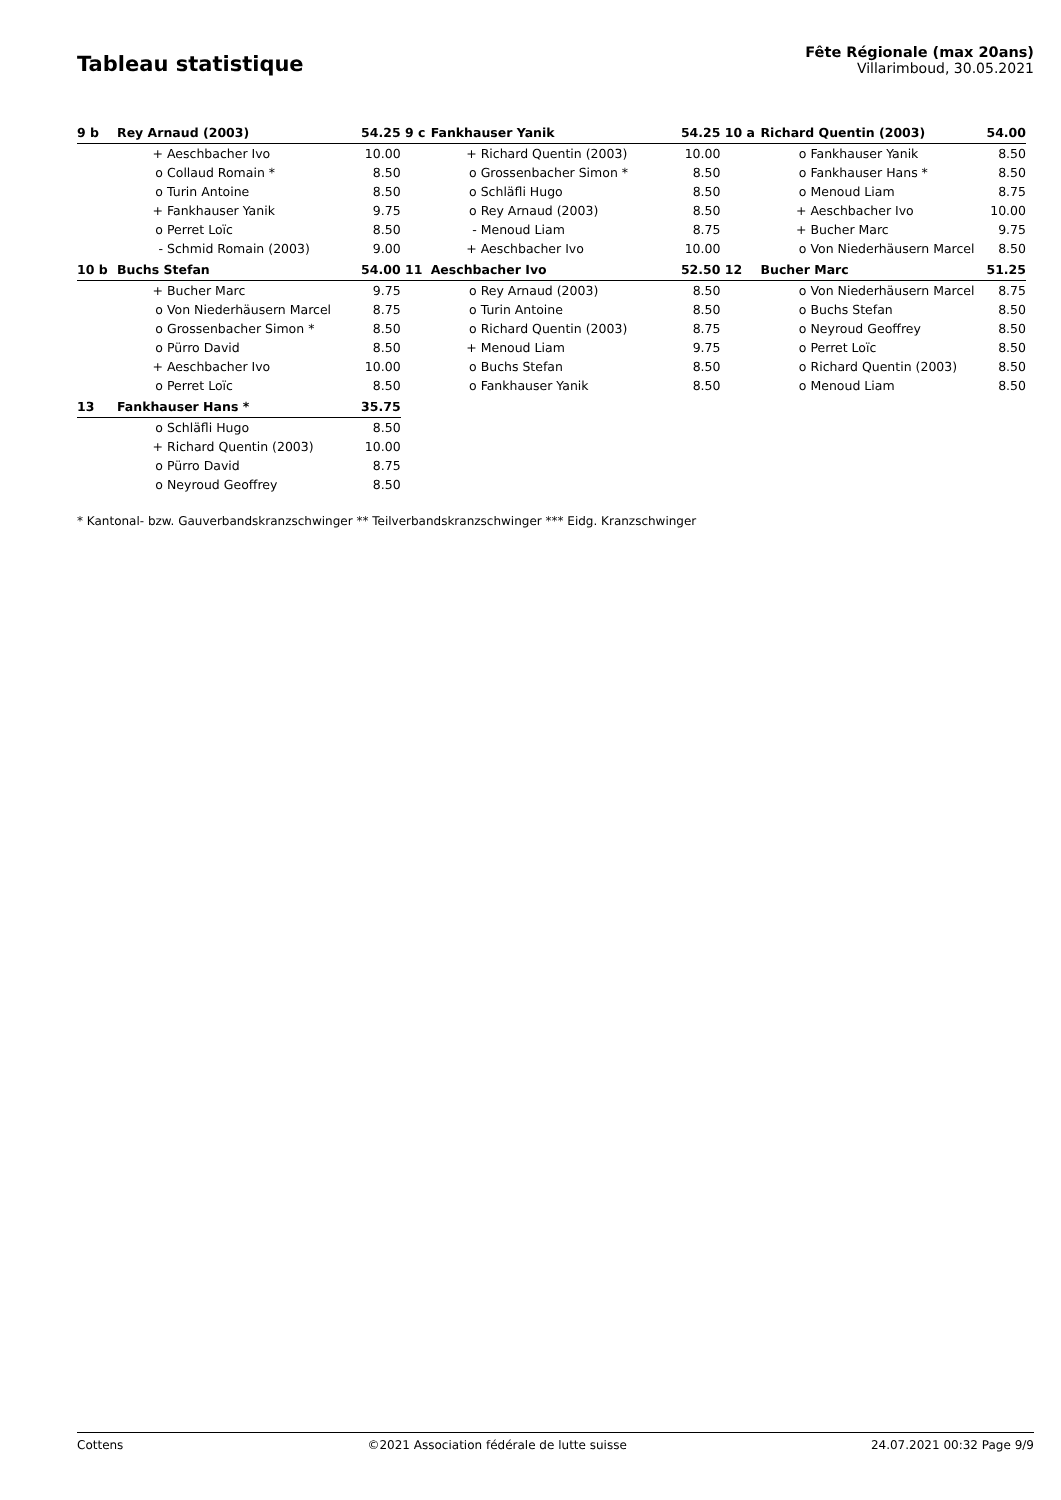Tableau statistique
Fête Régionale (max 20ans)
Villarimboud, 30.05.2021
| 9 b | Rey Arnaud (2003) | | 54.25 | 9 c | Fankhauser Yanik | | 54.25 | 10 a | Richard Quentin (2003) | | 54.00 |
| --- | --- | --- | --- | --- | --- | --- | --- | --- | --- | --- | --- |
| | + | Aeschbacher Ivo | 10.00 | | + | Richard Quentin (2003) | 10.00 | | o | Fankhauser Yanik | 8.50 |
| | o | Collaud Romain * | 8.50 | | o | Grossenbacher Simon * | 8.50 | | o | Fankhauser Hans * | 8.50 |
| | o | Turin Antoine | 8.50 | | o | Schläfli Hugo | 8.50 | | o | Menoud Liam | 8.75 |
| | + | Fankhauser Yanik | 9.75 | | o | Rey Arnaud (2003) | 8.50 | | + | Aeschbacher Ivo | 10.00 |
| | o | Perret Loïc | 8.50 | | - | Menoud Liam | 8.75 | | + | Bucher Marc | 9.75 |
| | - | Schmid Romain (2003) | 9.00 | | + | Aeschbacher Ivo | 10.00 | | o | Von Niederhäusern Marcel | 8.50 |
| 10 b | Buchs Stefan | | 54.00 | 11 | Aeschbacher Ivo | | 52.50 | 12 | Bucher Marc | | 51.25 |
| | + | Bucher Marc | 9.75 | | o | Rey Arnaud (2003) | 8.50 | | o | Von Niederhäusern Marcel | 8.75 |
| | o | Von Niederhäusern Marcel | 8.75 | | o | Turin Antoine | 8.50 | | o | Buchs Stefan | 8.50 |
| | o | Grossenbacher Simon * | 8.50 | | o | Richard Quentin (2003) | 8.75 | | o | Neyroud Geoffrey | 8.50 |
| | o | Pürro David | 8.50 | | + | Menoud Liam | 9.75 | | o | Perret Loïc | 8.50 |
| | + | Aeschbacher Ivo | 10.00 | | o | Buchs Stefan | 8.50 | | o | Richard Quentin (2003) | 8.50 |
| | o | Perret Loïc | 8.50 | | o | Fankhauser Yanik | 8.50 | | o | Menoud Liam | 8.50 |
| 13 | Fankhauser Hans * | | 35.75 | | | | | | | | |
| | o | Schläfli Hugo | 8.50 | | | | | | | | |
| | + | Richard Quentin (2003) | 10.00 | | | | | | | | |
| | o | Pürro David | 8.75 | | | | | | | | |
| | o | Neyroud Geoffrey | 8.50 | | | | | | | | |
* Kantonal- bzw. Gauverbandskranzschwinger ** Teilverbandskranzschwinger *** Eidg. Kranzschwinger
Cottens ©2021 Association fédérale de lutte suisse 24.07.2021 00:32 Page 9/9